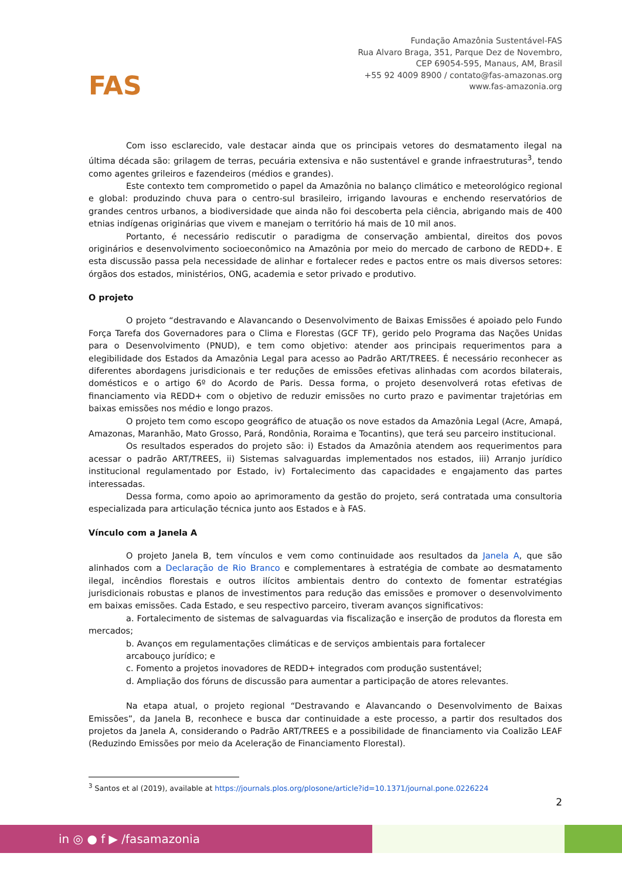FAS
Fundação Amazônia Sustentável-FAS
Rua Alvaro Braga, 351, Parque Dez de Novembro,
CEP 69054-595, Manaus, AM, Brasil
+55 92 4009 8900 / contato@fas-amazonas.org
www.fas-amazonia.org
Com isso esclarecido, vale destacar ainda que os principais vetores do desmatamento ilegal na última década são: grilagem de terras, pecuária extensiva e não sustentável e grande infraestruturas<sup>3</sup>, tendo como agentes grileiros e fazendeiros (médios e grandes).
Este contexto tem comprometido o papel da Amazônia no balanço climático e meteorológico regional e global: produzindo chuva para o centro-sul brasileiro, irrigando lavouras e enchendo reservatórios de grandes centros urbanos, a biodiversidade que ainda não foi descoberta pela ciência, abrigando mais de 400 etnias indígenas originárias que vivem e manejam o território há mais de 10 mil anos.
Portanto, é necessário rediscutir o paradigma de conservação ambiental, direitos dos povos originários e desenvolvimento socioeconômico na Amazônia por meio do mercado de carbono de REDD+. E esta discussão passa pela necessidade de alinhar e fortalecer redes e pactos entre os mais diversos setores: órgãos dos estados, ministérios, ONG, academia e setor privado e produtivo.
O projeto
O projeto “destravando e Alavancando o Desenvolvimento de Baixas Emissões é apoiado pelo Fundo Força Tarefa dos Governadores para o Clima e Florestas (GCF TF), gerido pelo Programa das Nações Unidas para o Desenvolvimento (PNUD), e tem como objetivo: atender aos principais requerimentos para a elegibilidade dos Estados da Amazônia Legal para acesso ao Padrão ART/TREES. É necessário reconhecer as diferentes abordagens jurisdicionais e ter reduções de emissões efetivas alinhadas com acordos bilaterais, domésticos e o artigo 6º do Acordo de Paris. Dessa forma, o projeto desenvolverá rotas efetivas de financiamento via REDD+ com o objetivo de reduzir emissões no curto prazo e pavimentar trajetórias em baixas emissões nos médio e longo prazos.
O projeto tem como escopo geográfico de atuação os nove estados da Amazônia Legal (Acre, Amapá, Amazonas, Maranhão, Mato Grosso, Pará, Rondônia, Roraima e Tocantins), que terá seu parceiro institucional.
Os resultados esperados do projeto são: i) Estados da Amazônia atendem aos requerimentos para acessar o padrão ART/TREES, ii) Sistemas salvaguardas implementados nos estados, iii) Arranjo jurídico institucional regulamentado por Estado, iv) Fortalecimento das capacidades e engajamento das partes interessadas.
Dessa forma, como apoio ao aprimoramento da gestão do projeto, será contratada uma consultoria especializada para articulação técnica junto aos Estados e à FAS.
Vínculo com a Janela A
O projeto Janela B, tem vínculos e vem como continuidade aos resultados da Janela A, que são alinhados com a Declaração de Rio Branco e complementares à estratégia de combate ao desmatamento ilegal, incêndios florestais e outros ilícitos ambientais dentro do contexto de fomentar estratégias jurisdicionais robustas e planos de investimentos para redução das emissões e promover o desenvolvimento em baixas emissões. Cada Estado, e seu respectivo parceiro, tiveram avanços significativos:
a. Fortalecimento de sistemas de salvaguardas via fiscalização e inserção de produtos da floresta em mercados;
b. Avanços em regulamentações climáticas e de serviços ambientais para fortalecer
arcabouço jurídico; e
c. Fomento a projetos inovadores de REDD+ integrados com produção sustentável;
d. Ampliação dos fóruns de discussão para aumentar a participação de atores relevantes.
Na etapa atual, o projeto regional “Destravando e Alavancando o Desenvolvimento de Baixas Emissões”, da Janela B, reconhece e busca dar continuidade a este processo, a partir dos resultados dos projetos da Janela A, considerando o Padrão ART/TREES e a possibilidade de financiamento via Coalizão LEAF (Reduzindo Emissões por meio da Aceleração de Financiamento Florestal).
<sup>3</sup> Santos et al (2019), available at https://journals.plos.org/plosone/article?id=10.1371/journal.pone.0226224
2
in ◎ ● f ▶ /fasamazonia